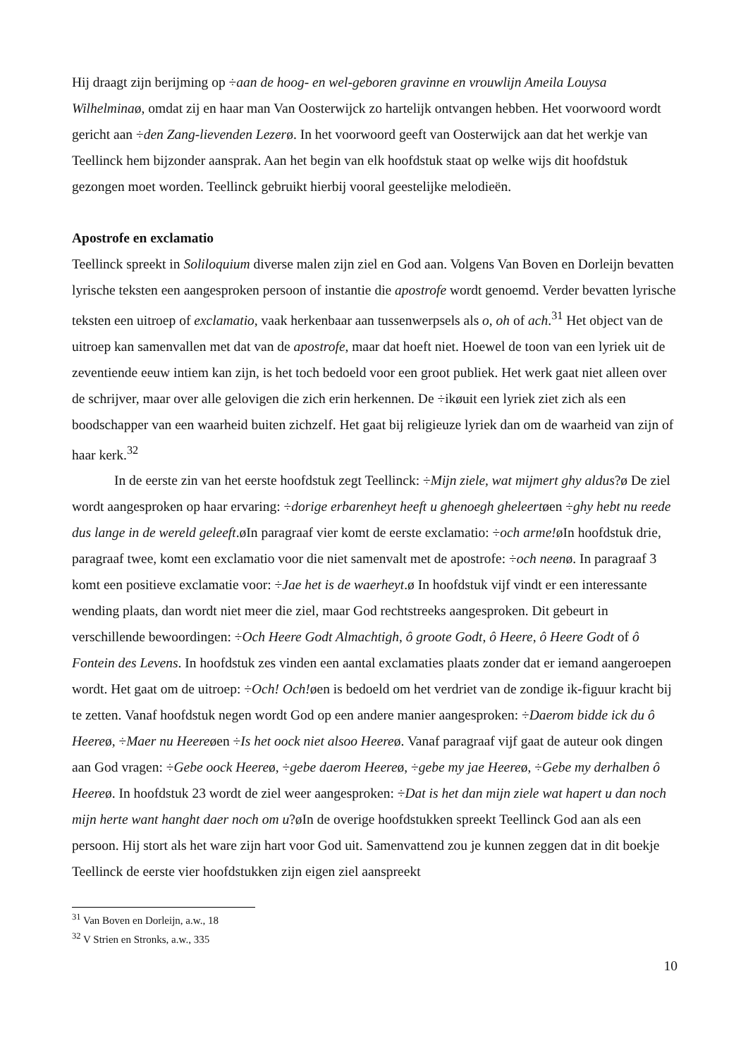Hij draagt zijn berijming op ÷aan de hoog- en wel-geboren gravinne en vrouwlijn Ameila Louysa Wilhelminaø, omdat zij en haar man Van Oosterwijck zo hartelijk ontvangen hebben. Het voorwoord wordt gericht aan ÷den Zang-lievenden Lezerø. In het voorwoord geeft van Oosterwijck aan dat het werkje van Teellinck hem bijzonder aansprak. Aan het begin van elk hoofdstuk staat op welke wijs dit hoofdstuk gezongen moet worden. Teellinck gebruikt hierbij vooral geestelijke melodieën.
Apostrofe en exclamatio
Teellinck spreekt in Soliloquium diverse malen zijn ziel en God aan. Volgens Van Boven en Dorleijn bevatten lyrische teksten een aangesproken persoon of instantie die apostrofe wordt genoemd. Verder bevatten lyrische teksten een uitroep of exclamatio, vaak herkenbaar aan tussenwerpsels als o, oh of ach.<sup>31</sup> Het object van de uitroep kan samenvallen met dat van de apostrofe, maar dat hoeft niet. Hoewel de toon van een lyriek uit de zeventiende eeuw intiem kan zijn, is het toch bedoeld voor een groot publiek. Het werk gaat niet alleen over de schrijver, maar over alle gelovigen die zich erin herkennen. De ÷ikøuit een lyriek ziet zich als een boodschapper van een waarheid buiten zichzelf. Het gaat bij religieuze lyriek dan om de waarheid van zijn of haar kerk.<sup>32</sup>
In de eerste zin van het eerste hoofdstuk zegt Teellinck: ÷Mijn ziele, wat mijmert ghy aldus?ø De ziel wordt aangesproken op haar ervaring: ÷dorige erbarenheyt heeft u ghenoegh gheleertøen ÷ghy hebt nu reede dus lange in de wereld geleeft.øIn paragraaf vier komt de eerste exclamatio: ÷och arme!øIn hoofdstuk drie, paragraaf twee, komt een exclamatio voor die niet samenvalt met de apostrofe: ÷och neenø. In paragraaf 3 komt een positieve exclamatie voor: ÷Jae het is de waerheyt.ø In hoofdstuk vijf vindt er een interessante wending plaats, dan wordt niet meer die ziel, maar God rechtstreeks aangesproken. Dit gebeurt in verschillende bewoordingen: ÷Och Heere Godt Almachtigh, ô groote Godt, ô Heere, ô Heere Godt of ô Fontein des Levens. In hoofdstuk zes vinden een aantal exclamaties plaats zonder dat er iemand aangeroepen wordt. Het gaat om de uitroep: ÷Och! Och!øen is bedoeld om het verdriet van de zondige ik-figuur kracht bij te zetten. Vanaf hoofdstuk negen wordt God op een andere manier aangesproken: ÷Daerom bidde ick du ô Heereø, ÷Maer nu Heereøen ÷Is het oock niet alsoo Heereø. Vanaf paragraaf vijf gaat de auteur ook dingen aan God vragen: ÷Gebe oock Heereø, ÷gebe daerom Heereø, ÷gebe my jae Heereø, ÷Gebe my derhalben ô Heereø. In hoofdstuk 23 wordt de ziel weer aangesproken: ÷Dat is het dan mijn ziele wat hapert u dan noch mijn herte want hanght daer noch om u?øIn de overige hoofdstukken spreekt Teellinck God aan als een persoon. Hij stort als het ware zijn hart voor God uit. Samenvattend zou je kunnen zeggen dat in dit boekje Teellinck de eerste vier hoofdstukken zijn eigen ziel aanspreekt
<sup>31</sup> Van Boven en Dorleijn, a.w., 18
<sup>32</sup> V Strien en Stronks, a.w., 335
10